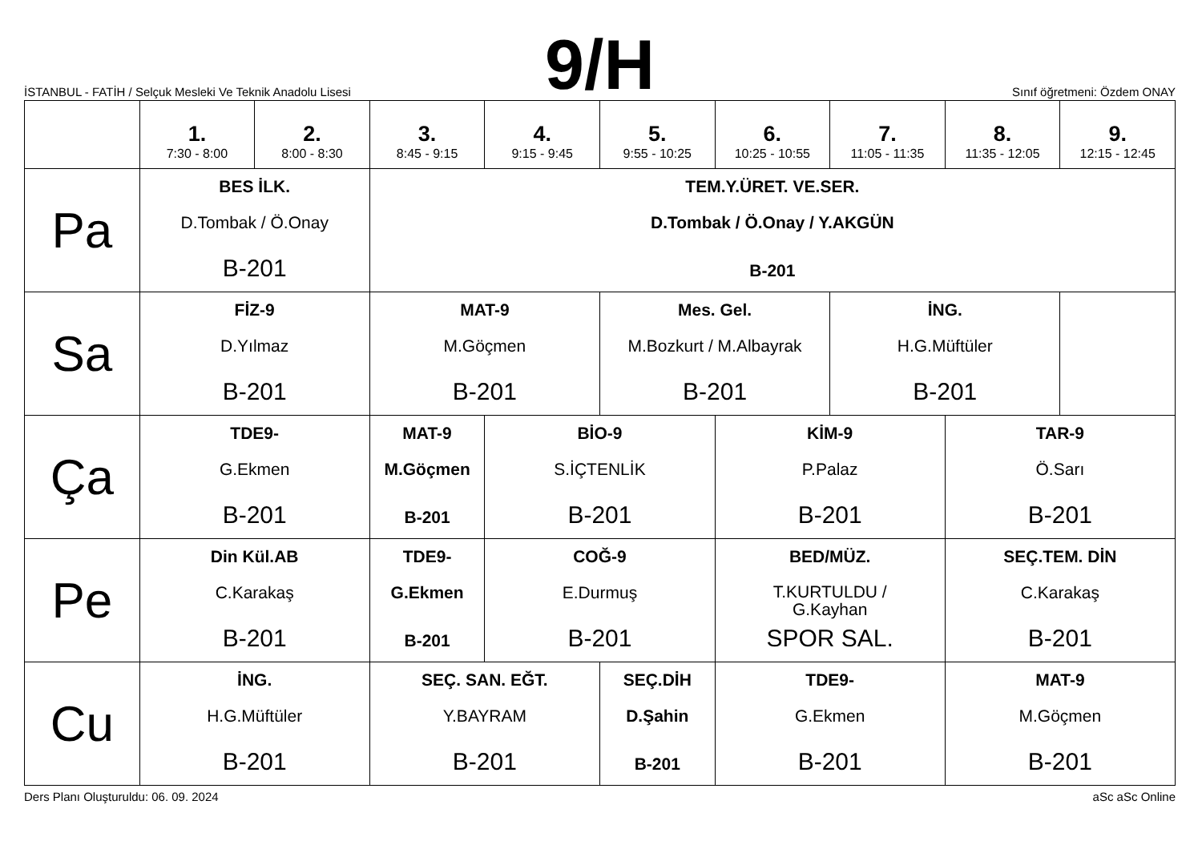İSTANBUL - FATİH / Selçuk Mesleki Ve Teknik Anadolu Lisesi
9/H
Sınıf öğretmeni: Özdem ONAY
| | 1. 7:30 - 8:00 | 2. 8:00 - 8:30 | 3. 8:45 - 9:15 | 4. 9:15 - 9:45 | 5. 9:55 - 10:25 | 6. 10:25 - 10:55 | 7. 11:05 - 11:35 | 8. 11:35 - 12:05 | 9. 12:15 - 12:45 |
| --- | --- | --- | --- | --- | --- | --- | --- | --- | --- |
| Pa | BES İLK. D.Tombak / Ö.Onay B-201 | | TEM.Y.ÜRET. VE.SER. D.Tombak / Ö.Onay / Y.AKGÜN B-201 | | | | | | |
| Sa | FİZ-9 D.Yılmaz B-201 | | MAT-9 M.Göçmen B-201 | | Mes. Gel. M.Bozkurt / M.Albayrak B-201 | | İNG. H.G.Müftüler B-201 | | |
| Ça | TDE9- G.Ekmen B-201 | | MAT-9 M.Göçmen B-201 | BİO-9 S.İÇTENLİK B-201 | | KİM-9 P.Palaz B-201 | | TAR-9 Ö.Sarı B-201 | |
| Pe | Din Kül.AB C.Karakaş B-201 | | TDE9- G.Ekmen B-201 | COĞ-9 E.Durmuş B-201 | | BED/MÜZ. T.KURTULDU / G.Kayhan SPOR SAL. | | SEÇ.TEM. DİN C.Karakaş B-201 | |
| Cu | İNG. H.G.Müftüler B-201 | | SEÇ. SAN. EĞT. Y.BAYRAM B-201 | | SEÇ.DİH D.Şahin B-201 | TDE9- G.Ekmen B-201 | | MAT-9 M.Göçmen B-201 | |
Ders Planı Oluşturuldu: 06. 09. 2024 aSc aSc Online